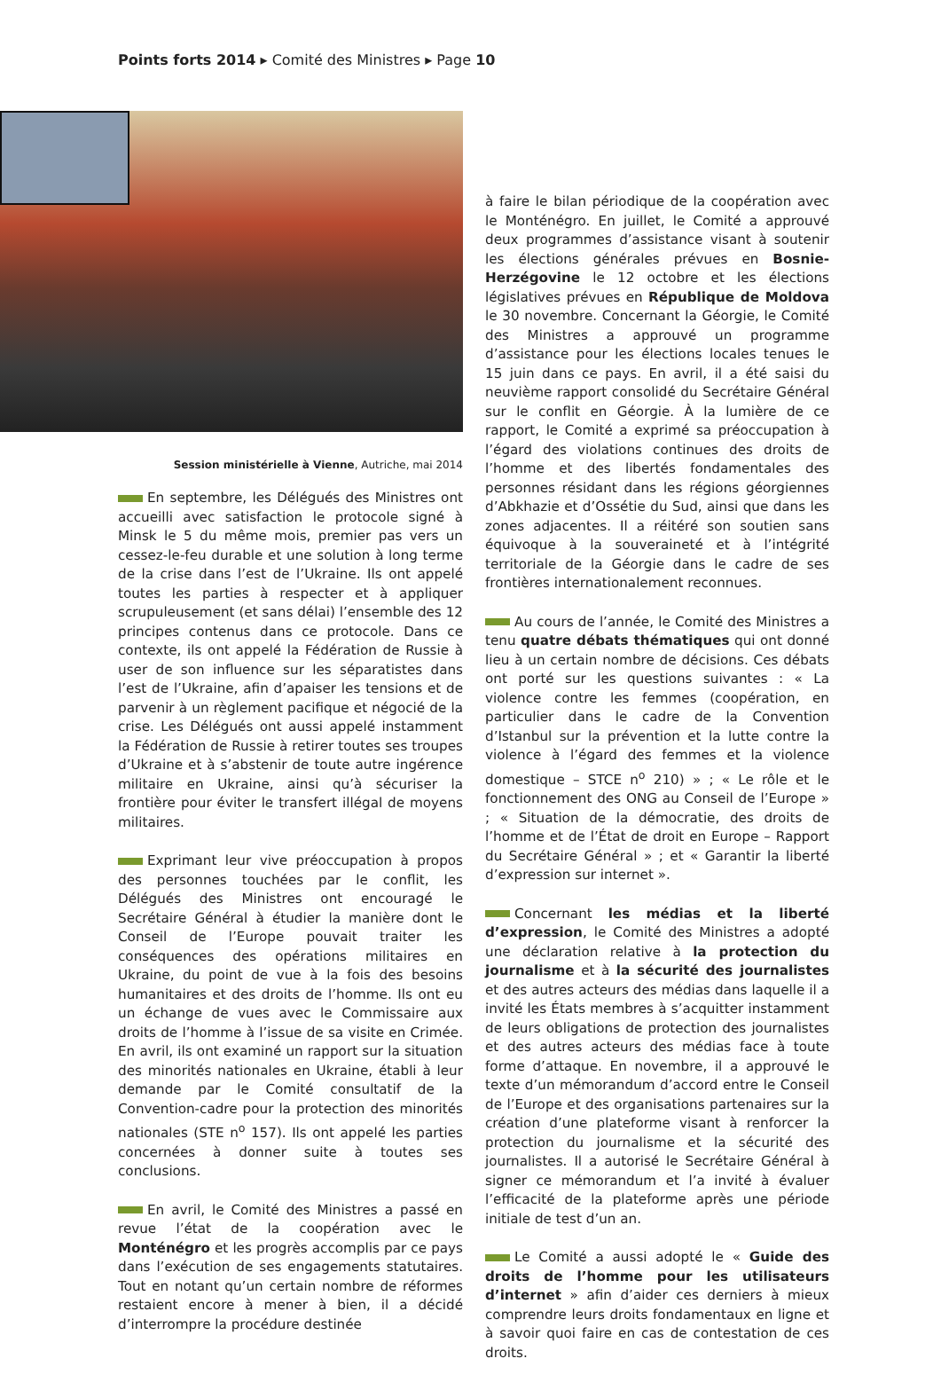Points forts 2014 ▸ Comité des Ministres ▸ Page 10
Session ministérielle à Vienne, Autriche, mai 2014
En septembre, les Délégués des Ministres ont accueilli avec satisfaction le protocole signé à Minsk le 5 du même mois, premier pas vers un cessez-le-feu durable et une solution à long terme de la crise dans l’est de l’Ukraine. Ils ont appelé toutes les parties à respecter et à appliquer scrupuleusement (et sans délai) l’ensemble des 12 principes contenus dans ce protocole. Dans ce contexte, ils ont appelé la Fédération de Russie à user de son influence sur les séparatistes dans l’est de l’Ukraine, afin d’apaiser les tensions et de parvenir à un règlement pacifique et négocié de la crise. Les Délégués ont aussi appelé instamment la Fédération de Russie à retirer toutes ses troupes d’Ukraine et à s’abstenir de toute autre ingérence militaire en Ukraine, ainsi qu’à sécuriser la frontière pour éviter le transfert illégal de moyens militaires.
Exprimant leur vive préoccupation à propos des personnes touchées par le conflit, les Délégués des Ministres ont encouragé le Secrétaire Général à étudier la manière dont le Conseil de l’Europe pouvait traiter les conséquences des opérations militaires en Ukraine, du point de vue à la fois des besoins humanitaires et des droits de l’homme. Ils ont eu un échange de vues avec le Commissaire aux droits de l’homme à l’issue de sa visite en Crimée. En avril, ils ont examiné un rapport sur la situation des minorités nationales en Ukraine, établi à leur demande par le Comité consultatif de la Convention-cadre pour la protection des minorités nationales (STE n<sup>o</sup> 157). Ils ont appelé les parties concernées à donner suite à toutes ses conclusions.
En avril, le Comité des Ministres a passé en revue l’état de la coopération avec le Monténégro et les progrès accomplis par ce pays dans l’exécution de ses engagements statutaires. Tout en notant qu’un certain nombre de réformes restaient encore à mener à bien, il a décidé d’interrompre la procédure destinée
à faire le bilan périodique de la coopération avec le Monténégro. En juillet, le Comité a approuvé deux programmes d’assistance visant à soutenir les élections générales prévues en Bosnie-Herzégovine le 12 octobre et les élections législatives prévues en République de Moldova le 30 novembre. Concernant la Géorgie, le Comité des Ministres a approuvé un programme d’assistance pour les élections locales tenues le 15 juin dans ce pays. En avril, il a été saisi du neuvième rapport consolidé du Secrétaire Général sur le conflit en Géorgie. À la lumière de ce rapport, le Comité a exprimé sa préoccupation à l’égard des violations continues des droits de l’homme et des libertés fondamentales des personnes résidant dans les régions géorgiennes d’Abkhazie et d’Ossétie du Sud, ainsi que dans les zones adjacentes. Il a réitéré son soutien sans équivoque à la souveraineté et à l’intégrité territoriale de la Géorgie dans le cadre de ses frontières internationalement reconnues.
Au cours de l’année, le Comité des Ministres a tenu quatre débats thématiques qui ont donné lieu à un certain nombre de décisions. Ces débats ont porté sur les questions suivantes : « La violence contre les femmes (coopération, en particulier dans le cadre de la Convention d’Istanbul sur la prévention et la lutte contre la violence à l’égard des femmes et la violence domestique – STCE n<sup>o</sup> 210) » ; « Le rôle et le fonctionnement des ONG au Conseil de l’Europe » ; « Situation de la démocratie, des droits de l’homme et de l’État de droit en Europe – Rapport du Secrétaire Général » ; et « Garantir la liberté d’expression sur internet ».
Concernant les médias et la liberté d’expression, le Comité des Ministres a adopté une déclaration relative à la protection du journalisme et à la sécurité des journalistes et des autres acteurs des médias dans laquelle il a invité les États membres à s’acquitter instamment de leurs obligations de protection des journalistes et des autres acteurs des médias face à toute forme d’attaque. En novembre, il a approuvé le texte d’un mémorandum d’accord entre le Conseil de l’Europe et des organisations partenaires sur la création d’une plateforme visant à renforcer la protection du journalisme et la sécurité des journalistes. Il a autorisé le Secrétaire Général à signer ce mémorandum et l’a invité à évaluer l’efficacité de la plateforme après une période initiale de test d’un an.
Le Comité a aussi adopté le « Guide des droits de l’homme pour les utilisateurs d’internet » afin d’aider ces derniers à mieux comprendre leurs droits fondamentaux en ligne et à savoir quoi faire en cas de contestation de ces droits.